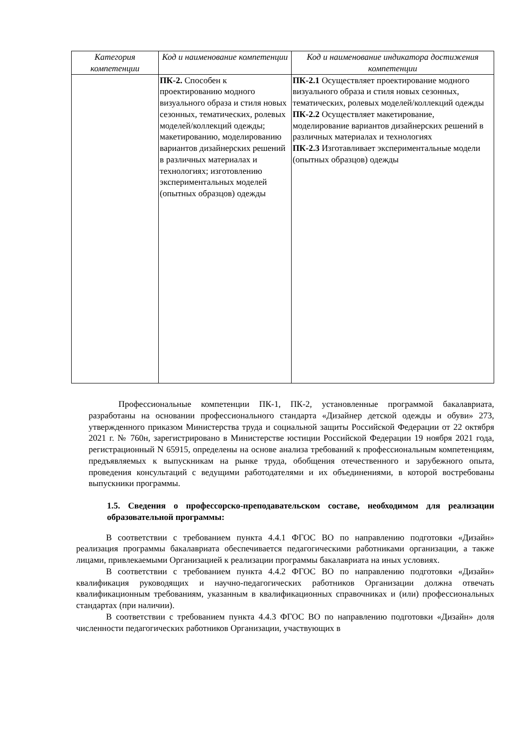| Категория компетенции | Код и наименование компетенции | Код и наименование индикатора достижения компетенции |
| --- | --- | --- |
| | ПК-2. Способен к проектированию модного визуального образа и стиля новых сезонных, тематических, ролевых моделей/коллекций одежды; макетированию, моделированию вариантов дизайнерских решений в различных материалах и технологиях; изготовлению экспериментальных моделей (опытных образцов) одежды | ПК-2.1 Осуществляет проектирование модного визуального образа и стиля новых сезонных, тематических, ролевых моделей/коллекций одежды ПК-2.2 Осуществляет макетирование, моделирование вариантов дизайнерских решений в различных материалах и технологиях ПК-2.3 Изготавливает экспериментальные модели (опытных образцов) одежды |
Профессиональные компетенции ПК-1, ПК-2, установленные программой бакалавриата, разработаны на основании профессионального стандарта «Дизайнер детской одежды и обуви» 273, утвержденного приказом Министерства труда и социальной защиты Российской Федерации от 22 октября 2021 г. № 760н, зарегистрировано в Министерстве юстиции Российской Федерации 19 ноября 2021 года, регистрационный N 65915, определены на основе анализа требований к профессиональным компетенциям, предъявляемых к выпускникам на рынке труда, обобщения отечественного и зарубежного опыта, проведения консультаций с ведущими работодателями и их объединениями, в которой востребованы выпускники программы.
1.5. Сведения о профессорско-преподавательском составе, необходимом для реализации образовательной программы:
В соответствии с требованием пункта 4.4.1 ФГОС ВО по направлению подготовки «Дизайн» реализация программы бакалавриата обеспечивается педагогическими работниками организации, а также лицами, привлекаемыми Организацией к реализации программы бакалавриата на иных условиях.
В соответствии с требованием пункта 4.4.2 ФГОС ВО по направлению подготовки «Дизайн» квалификация руководящих и научно-педагогических работников Организации должна отвечать квалификационным требованиям, указанным в квалификационных справочниках и (или) профессиональных стандартах (при наличии).
В соответствии с требованием пункта 4.4.3 ФГОС ВО по направлению подготовки «Дизайн» доля численности педагогических работников Организации, участвующих в